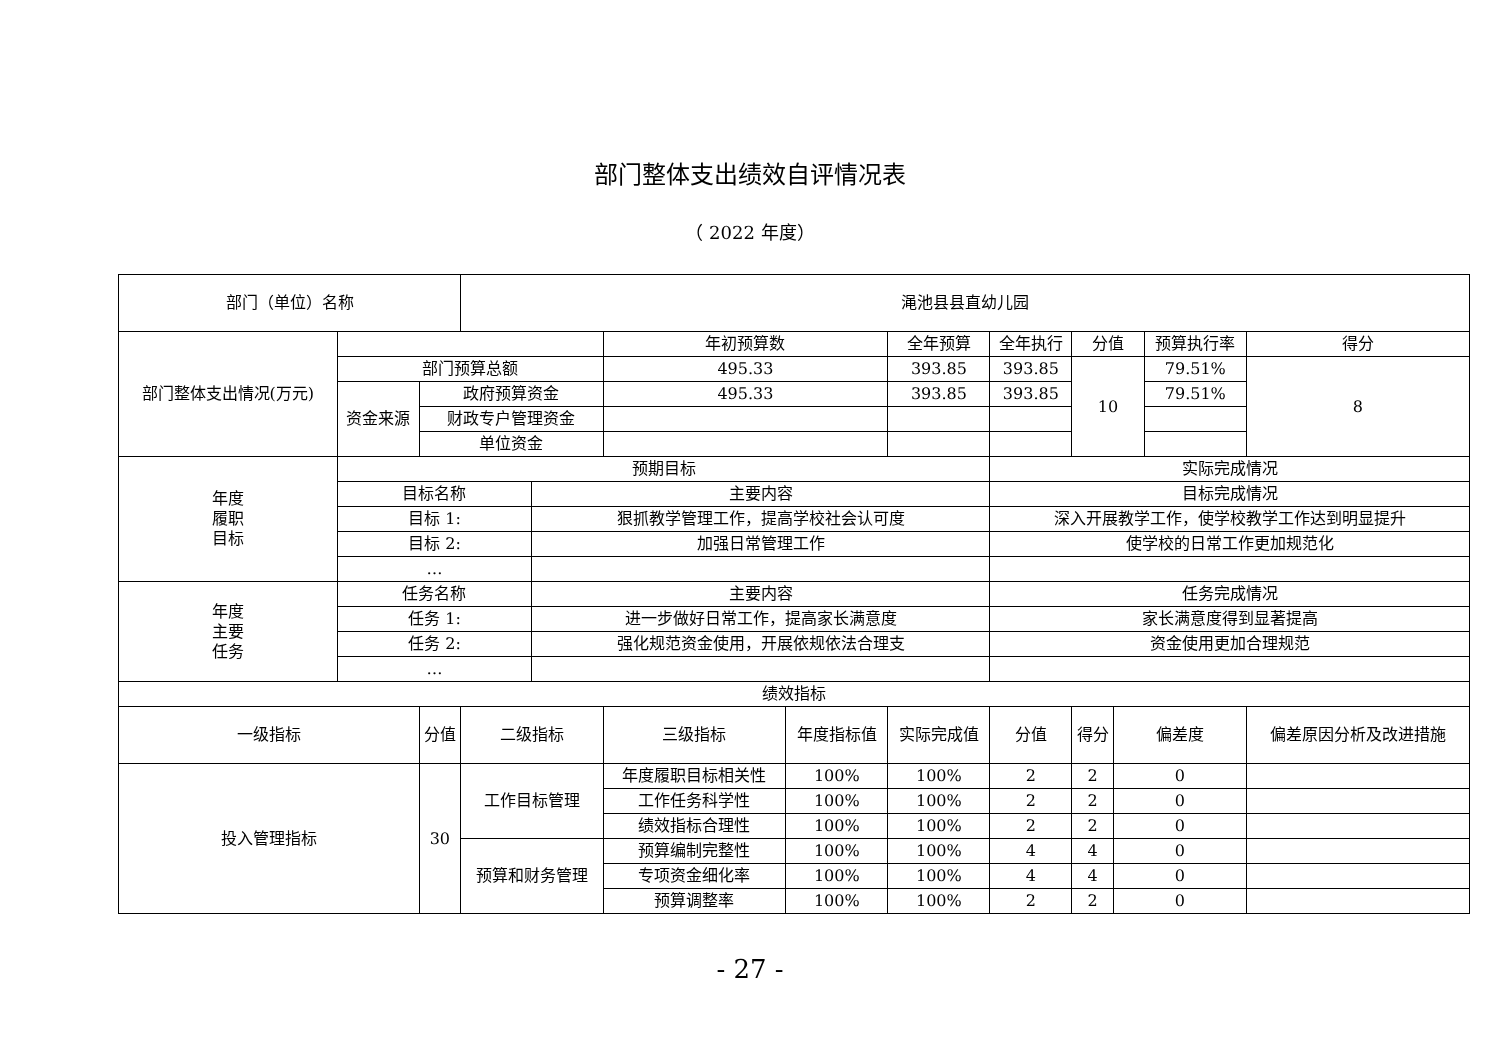部门整体支出绩效自评情况表
（ 2022 年度）
| 部门（单位）名称 | | | 渑池县县直幼儿园 | | | | | | | | | | |
| 部门整体支出情况(万元) | | | | | 年初预算数 | | 全年预算 | 全年执行 | 分值 | | 预算执行率 | | 得分 |
| | 部门预算总额 | | | | 495.33 | | 393.85 | 393.85 | 10 | | 79.51% | | 8 |
| | 资金来源 | 政府预算资金 | | | 495.33 | | 393.85 | 393.85 | | | 79.51% | | |
| | | 财政专户管理资金 | | | | | | | | | | | |
| | | 单位资金 | | | | | | | | | | | |
| 年度 履职 目标 | 预期目标 | | | | | | | 实际完成情况 | | | | | |
| | 目标名称 | | | 主要内容 | | | | 目标完成情况 | | | | | |
| | 目标 1: | | | 狠抓教学管理工作，提高学校社会认可度 | | | | 深入开展教学工作，使学校教学工作达到明显提升 | | | | | |
| | 目标 2: | | | 加强日常管理工作 | | | | 使学校的日常工作更加规范化 | | | | | |
| | … | | | | | | | | | | | | |
| 年度 主要 任务 | 任务名称 | | | 主要内容 | | | | 任务完成情况 | | | | | |
| | 任务 1: | | | 进一步做好日常工作，提高家长满意度 | | | | 家长满意度得到显著提高 | | | | | |
| | 任务 2: | | | 强化规范资金使用，开展依规依法合理支 | | | | 资金使用更加合理规范 | | | | | |
| | … | | | | | | | | | | | | |
| 绩效指标 | | | | | | | | | | | | | |
| 一级指标 | | 分值 | 二级指标 | | 三级指标 | 年度指标值 | 实际完成值 | 分值 | 得分 | 偏差度 | | 偏差原因分析及改进措施 | |
| 投入管理指标 | | 30 | 工作目标管理 | | 年度履职目标相关性 | 100% | 100% | 2 | 2 | 0 | | | |
| | | | | | 工作任务科学性 | 100% | 100% | 2 | 2 | 0 | | | |
| | | | | | 绩效指标合理性 | 100% | 100% | 2 | 2 | 0 | | | |
| | | | 预算和财务管理 | | 预算编制完整性 | 100% | 100% | 4 | 4 | 0 | | | |
| | | | | | 专项资金细化率 | 100% | 100% | 4 | 4 | 0 | | | |
| | | | | | 预算调整率 | 100% | 100% | 2 | 2 | 0 | | | |
- 27 -